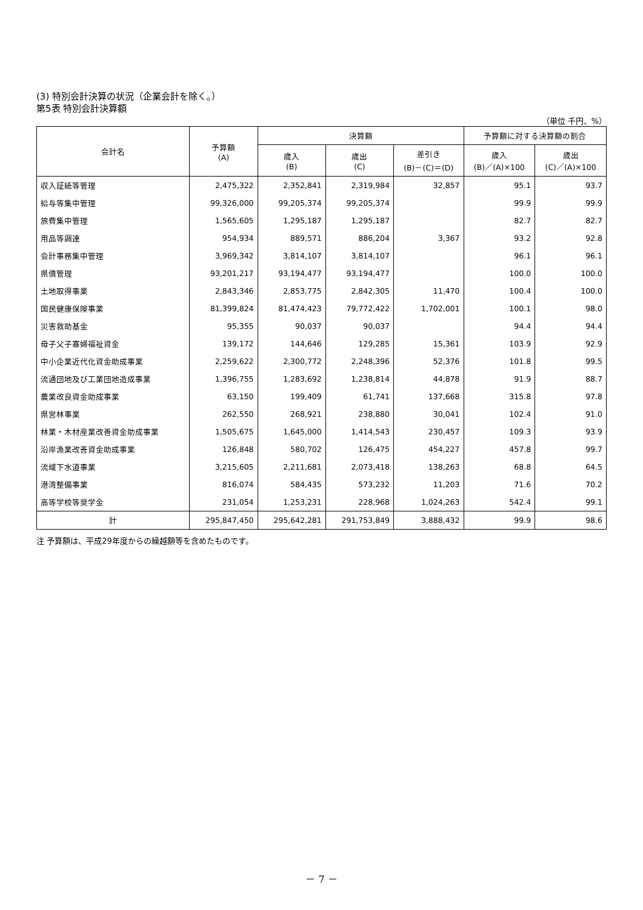(3) 特別会計決算の状況（企業会計を除く。）
第5表 特別会計決算額
（単位 千円、%）
| 会計名 | 予算額 (A) | 決算額 | | | 予算額に対する決算額の割合 | |
| --- | --- | --- | --- | --- | --- | --- |
| | | 歳入 (B) | 歳出 (C) | 差引き (B)－(C)＝(D) | 歳入 (B)／(A)×100 | 歳出 (C)／(A)×100 |
| 収入証紙等管理 | 2,475,322 | 2,352,841 | 2,319,984 | 32,857 | 95.1 | 93.7 |
| 給与等集中管理 | 99,326,000 | 99,205,374 | 99,205,374 | | 99.9 | 99.9 |
| 旅費集中管理 | 1,565,605 | 1,295,187 | 1,295,187 | | 82.7 | 82.7 |
| 用品等調達 | 954,934 | 889,571 | 886,204 | 3,367 | 93.2 | 92.8 |
| 会計事務集中管理 | 3,969,342 | 3,814,107 | 3,814,107 | | 96.1 | 96.1 |
| 県債管理 | 93,201,217 | 93,194,477 | 93,194,477 | | 100.0 | 100.0 |
| 土地取得事業 | 2,843,346 | 2,853,775 | 2,842,305 | 11,470 | 100.4 | 100.0 |
| 国民健康保険事業 | 81,399,824 | 81,474,423 | 79,772,422 | 1,702,001 | 100.1 | 98.0 |
| 災害救助基金 | 95,355 | 90,037 | 90,037 | | 94.4 | 94.4 |
| 母子父子寡婦福祉資金 | 139,172 | 144,646 | 129,285 | 15,361 | 103.9 | 92.9 |
| 中小企業近代化資金助成事業 | 2,259,622 | 2,300,772 | 2,248,396 | 52,376 | 101.8 | 99.5 |
| 流通団地及び工業団地造成事業 | 1,396,755 | 1,283,692 | 1,238,814 | 44,878 | 91.9 | 88.7 |
| 農業改良資金助成事業 | 63,150 | 199,409 | 61,741 | 137,668 | 315.8 | 97.8 |
| 県営林事業 | 262,550 | 268,921 | 238,880 | 30,041 | 102.4 | 91.0 |
| 林業・木材産業改善資金助成事業 | 1,505,675 | 1,645,000 | 1,414,543 | 230,457 | 109.3 | 93.9 |
| 沿岸漁業改善資金助成事業 | 126,848 | 580,702 | 126,475 | 454,227 | 457.8 | 99.7 |
| 流域下水道事業 | 3,215,605 | 2,211,681 | 2,073,418 | 138,263 | 68.8 | 64.5 |
| 港湾整備事業 | 816,074 | 584,435 | 573,232 | 11,203 | 71.6 | 70.2 |
| 高等学校等奨学金 | 231,054 | 1,253,231 | 228,968 | 1,024,263 | 542.4 | 99.1 |
| 計 | 295,847,450 | 295,642,281 | 291,753,849 | 3,888,432 | 99.9 | 98.6 |
注 予算額は、平成29年度からの繰越額等を含めたものです。
－ 7 －